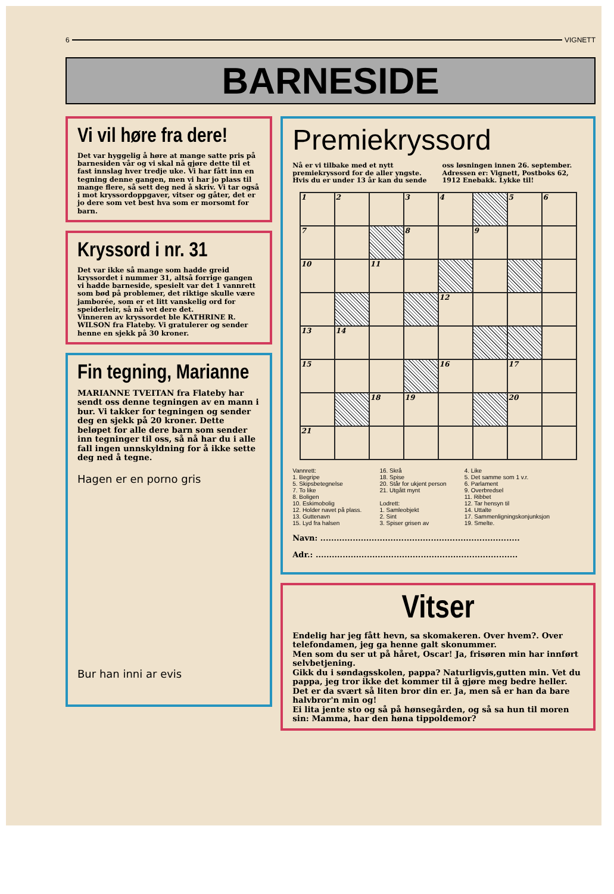6 VIGNETT
BARNESIDE
Vi vil høre fra dere!
Det var hyggelig å høre at mange satte pris på barnesiden vår og vi skal nå gjøre dette til et fast innslag hver tredje uke. Vi har fått inn en tegning denne gangen, men vi har jo plass til mange flere, så sett deg ned å skriv. Vi tar også i mot kryssordoppgaver, vitser og gåter, det er jo dere som vet best hva som er morsomt for barn.
Kryssord i nr. 31
Det var ikke så mange som hadde greid kryssordet i nummer 31, altså forrige gangen vi hadde barneside, spesielt var det 1 vannrett som bød på problemer, det riktige skulle være jamborée, som er et litt vanskelig ord for speiderleir, så nå vet dere det.
Vinneren av kryssordet ble KATHRINE R. WILSON fra Flateby. Vi gratulerer og sender henne en sjekk på 30 kroner.
Fin tegning, Marianne
MARIANNE TVEITAN fra Flateby har sendt oss denne tegningen av en mann i bur. Vi takker for tegningen og sender deg en sjekk på 20 kroner. Dette beløpet for alle dere barn som sender inn tegninger til oss, så nå har du i alle fall ingen unnskyldning for å ikke sette deg ned å tegne.
Hagen er en porno gris
Bur han inni ar evis
Premiekryssord
Nå er vi tilbake med et nytt premiekryssord for de aller yngste. Hvis du er under 13 år kan du sende oss løsningen innen 26. september. Adressen er: Vignett, Postboks 62, 1912 Enebakk. Lykke til!
| 1 | 2 | | 3 | 4 | | 5 | 6 |
| 7 | | | 8 | | 9 | | |
| 10 | | 11 | | | | | |
| | | | | 12 | | | |
| 13 | 14 | | | | | | |
| 15 | | | | 16 | | 17 | |
| | | 18 | 19 | | | 20 | |
| 21 | | | | | | | |
Vannrett:
1. Begripe
5. Skipsbetegnelse
7. To like
8. Boligen
10. Eskimobolig
12. Holder navet på plass.
13. Guttenavn
15. Lyd fra halsen
16. Skrå
18. Spise
20. Står for ukjent person
21. Utgått mynt
Lodrett:
1. Samleobjekt
2. Sint
3. Spiser grisen av
4. Like
5. Det samme som 1 v.r.
6. Parlament
9. Overbredsel
11. Ribbet
12. Tar hensyn til
14. Uttalte
17. Sammenligningskonjunksjon
19. Smelte.
Navn: ..........................................................................
Adr.: ...........................................................................
Vitser
Endelig har jeg fått hevn, sa skomakeren. Over hvem?. Over telefondamen, jeg ga henne galt skonummer.
Men som du ser ut på håret, Oscar! Ja, frisøren min har innført selvbetjening.
Gikk du i søndagsskolen, pappa? Naturligvis,gutten min. Vet du pappa, jeg tror ikke det kommer til å gjøre meg bedre heller.
Det er da svært så liten bror din er. Ja, men så er han da bare halvbror'n min og!
Ei lita jente sto og så på hønsegården, og så sa hun til moren sin: Mamma, har den høna tippoldemor?